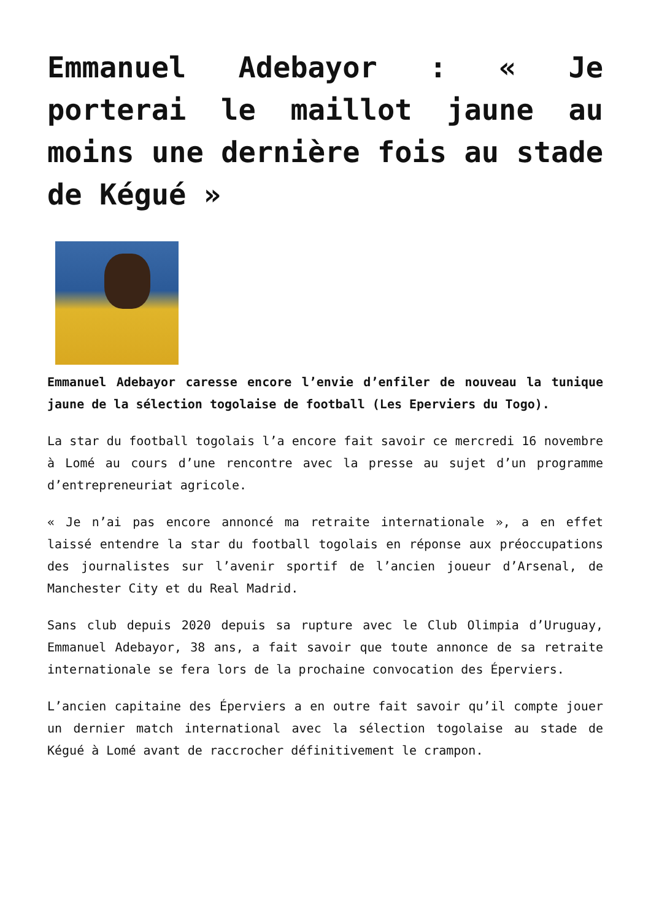Emmanuel Adebayor : « Je porterai le maillot jaune au moins une dernière fois au stade de Kégué »
Emmanuel Adebayor caresse encore l’envie d’enfiler de nouveau la tunique jaune de la sélection togolaise de football (Les Eperviers du Togo).
La star du football togolais l’a encore fait savoir ce mercredi 16 novembre à Lomé au cours d’une rencontre avec la presse au sujet d’un programme d’entrepreneuriat agricole.
« Je n’ai pas encore annoncé ma retraite internationale », a en effet laissé entendre la star du football togolais en réponse aux préoccupations des journalistes sur l’avenir sportif de l’ancien joueur d’Arsenal, de Manchester City et du Real Madrid.
Sans club depuis 2020 depuis sa rupture avec le Club Olimpia d’Uruguay, Emmanuel Adebayor, 38 ans, a fait savoir que toute annonce de sa retraite internationale se fera lors de la prochaine convocation des Éperviers.
L’ancien capitaine des Éperviers a en outre fait savoir qu’il compte jouer un dernier match international avec la sélection togolaise au stade de Kégué à Lomé avant de raccrocher définitivement le crampon.